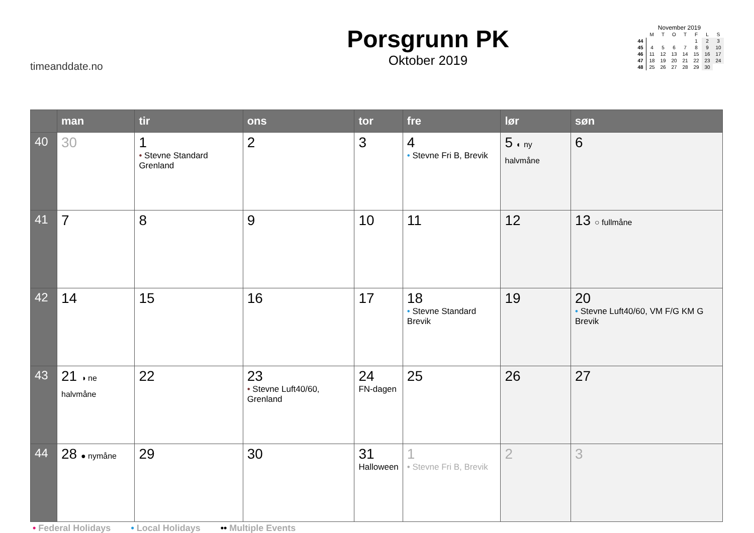timeanddate.no
Porsgrunn PK
Oktober 2019
November 2019
| | M | T | O | T | F | L | S |
| 44 | | | | | 1 | 2 | 3 |
| 45 | 4 | 5 | 6 | 7 | 8 | 9 | 10 |
| 46 | 11 | 12 | 13 | 14 | 15 | 16 | 17 |
| 47 | 18 | 19 | 20 | 21 | 22 | 23 | 24 |
| 48 | 25 | 26 | 27 | 28 | 29 | 30 | |
| | man | tir | ons | tor | fre | lør | søn |
| --- | --- | --- | --- | --- | --- | --- | --- |
| 40 | 30 | 1 • Stevne Standard Grenland | 2 | 3 | 4 • Stevne Fri B, Brevik | 5 ◐ ny halvmåne | 6 |
| 41 | 7 | 8 | 9 | 10 | 11 | 12 | 13 ○ fullmåne |
| 42 | 14 | 15 | 16 | 17 | 18 • Stevne Standard Brevik | 19 | 20 • Stevne Luft40/60, VM F/G KM G Brevik |
| 43 | 21 ◑ ne halvmåne | 22 | 23 • Stevne Luft40/60, Grenland | 24 FN-dagen | 25 | 26 | 27 |
| 44 | 28 ● nymåne | 29 | 30 | 31 Halloween | 1 • Stevne Fri B, Brevik | 2 | 3 |
• Federal Holidays • Local Holidays •• Multiple Events